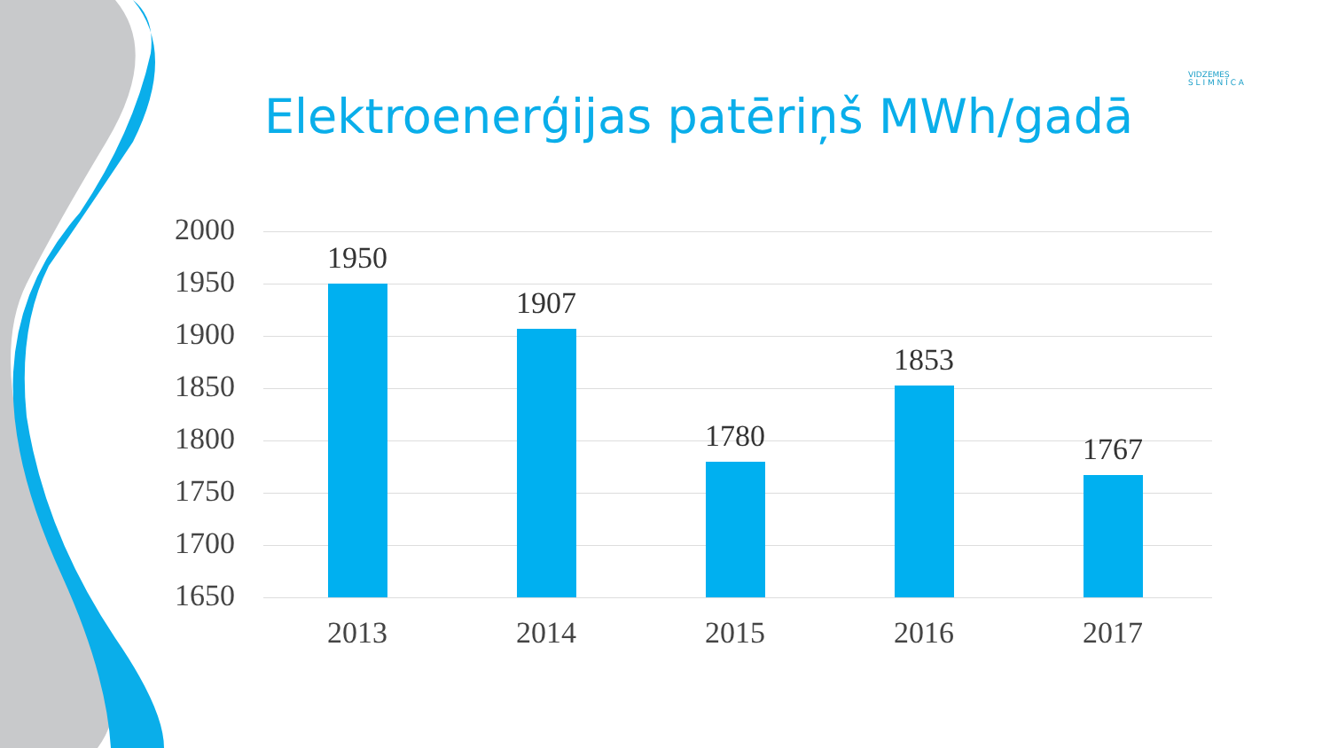Elektroenerģijas patēriņš MWh/gadā
VIDZEMES
S L I M N Ī C A
2000
1950
1900
1850
1800
1750
1700
1650
1950
1907
1780
1853
1767
2013 2014 2015 2016 2017